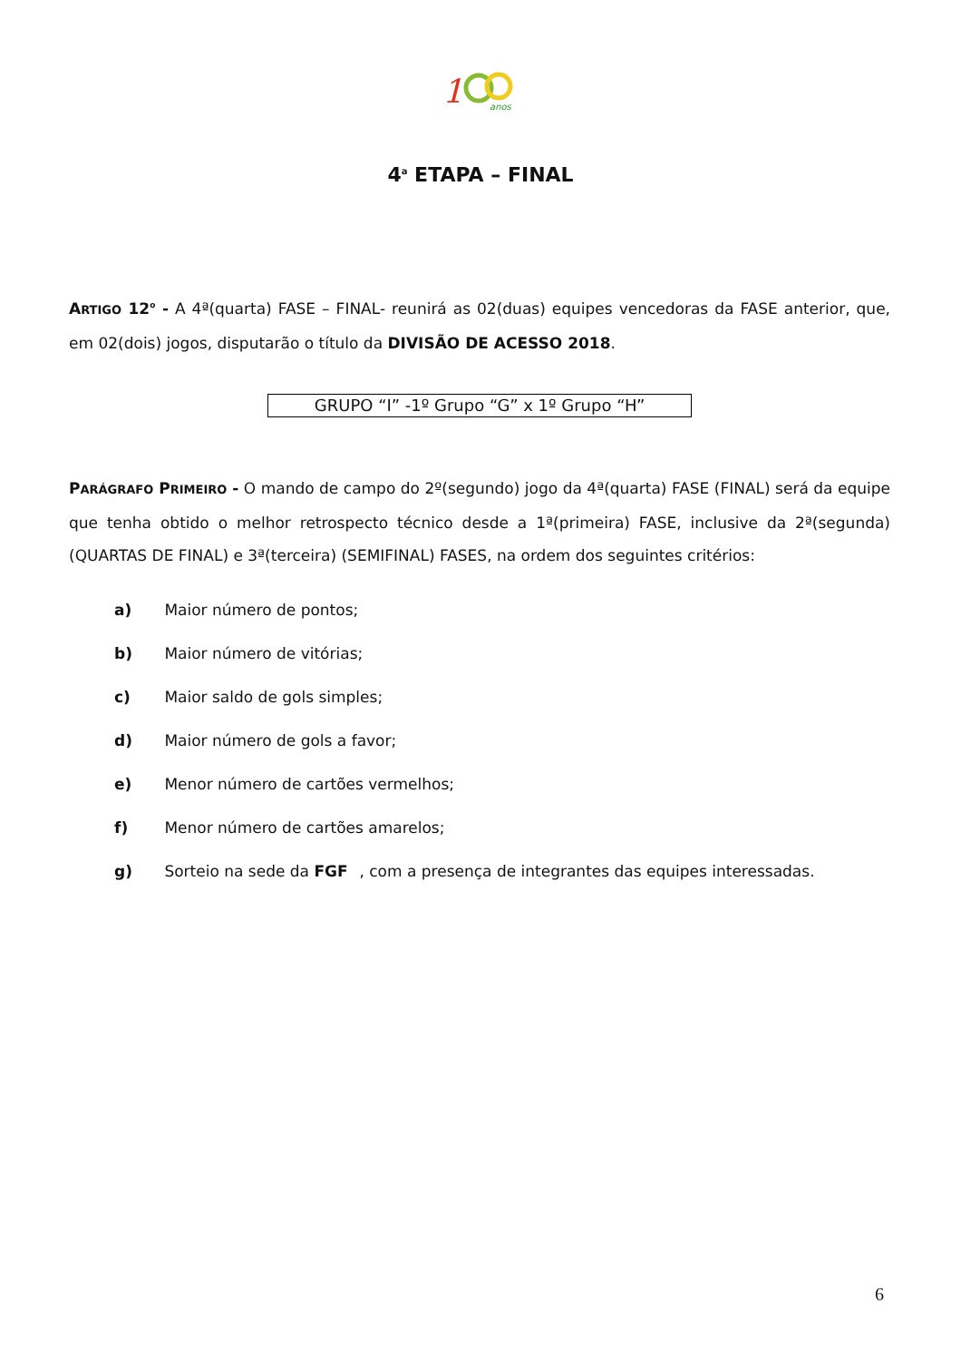1
anos
4<sup>a</sup> ETAPA – FINAL
ARTIGO 12<sup>o</sup> - A 4ª(quarta) FASE – FINAL- reunirá as 02(duas) equipes vencedoras da FASE anterior, que, em 02(dois) jogos, disputarão o título da DIVISÃO DE ACESSO 2018.
GRUPO “I” -1º Grupo “G” x 1º Grupo “H”
PARÁGRAFO PRIMEIRO - O mando de campo do 2º(segundo) jogo da 4ª(quarta) FASE (FINAL) será da equipe que tenha obtido o melhor retrospecto técnico desde a 1ª(primeira) FASE, inclusive da 2ª(segunda) (QUARTAS DE FINAL) e 3ª(terceira) (SEMIFINAL) FASES, na ordem dos seguintes critérios:
a) Maior número de pontos;
b) Maior número de vitórias;
c) Maior saldo de gols simples;
d) Maior número de gols a favor;
e) Menor número de cartões vermelhos;
f) Menor número de cartões amarelos;
g) Sorteio na sede da FGF, com a presença de integrantes das equipes interessadas.
6